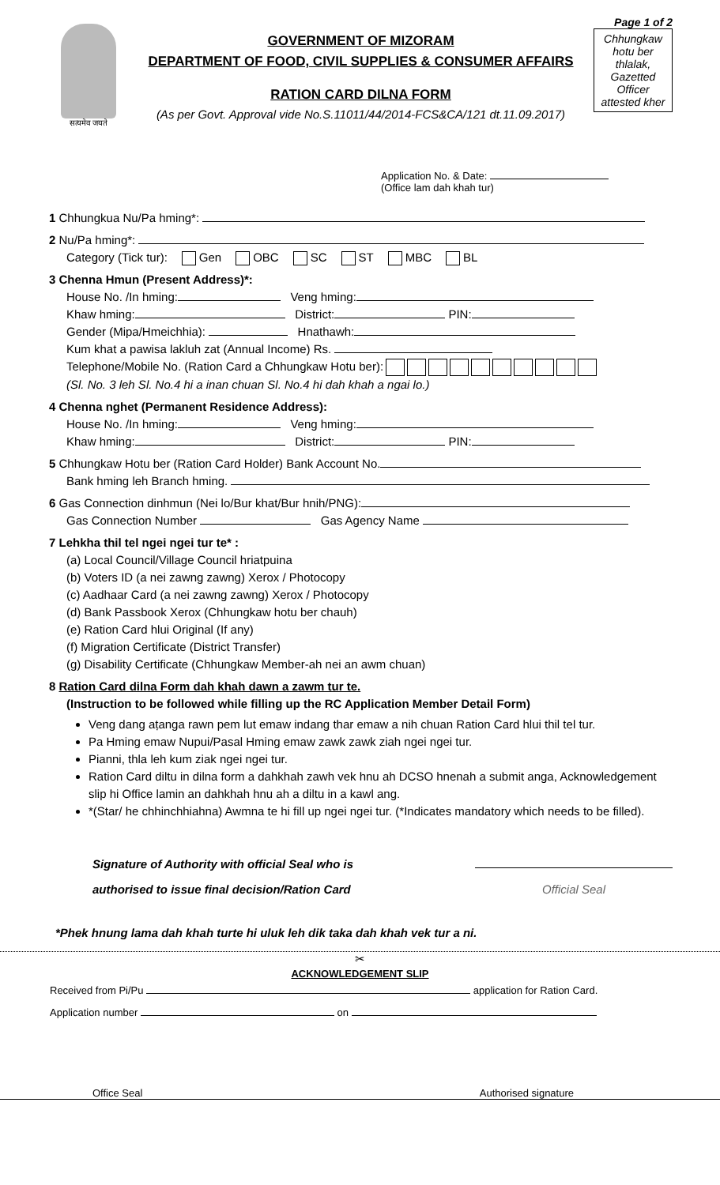सत्यमेव जयते
GOVERNMENT OF MIZORAM
DEPARTMENT OF FOOD, CIVIL SUPPLIES & CONSUMER AFFAIRS
RATION CARD DILNA FORM
(As per Govt. Approval vide No.S.11011/44/2014-FCS&CA/121 dt.11.09.2017)
Page 1 of 2
Chhungkaw hotu ber thlalak, Gazetted Officer attested kher
Application No. & Date:
(Office lam dah khah tur)
1 Chhungkua Nu/Pa hming*:
2 Nu/Pa hming*:
Category (Tick tur): Gen OBC SC ST MBC BL
3 Chenna Hmun (Present Address)*:
House No. /In hming: Veng hming:
Khaw hming: District: PIN:
Gender (Mipa/Hmeichhia): Hnathawh:
Kum khat a pawisa lakluh zat (Annual Income) Rs.
Telephone/Mobile No. (Ration Card a Chhungkaw Hotu ber):
(Sl. No. 3 leh Sl. No.4 hi a inan chuan Sl. No.4 hi dah khah a ngai lo.)
4 Chenna nghet (Permanent Residence Address):
House No. /In hming: Veng hming:
Khaw hming: District: PIN:
5 Chhungkaw Hotu ber (Ration Card Holder) Bank Account No.
Bank hming leh Branch hming.
6 Gas Connection dinhmun (Nei lo/Bur khat/Bur hnih/PNG):
Gas Connection Number Gas Agency Name
7 Lehkha thil tel ngei ngei tur te* :
(a) Local Council/Village Council hriatpuina
(b) Voters ID (a nei zawng zawng) Xerox / Photocopy
(c) Aadhaar Card (a nei zawng zawng) Xerox / Photocopy
(d) Bank Passbook Xerox (Chhungkaw hotu ber chauh)
(e) Ration Card hlui Original (If any)
(f) Migration Certificate (District Transfer)
(g) Disability Certificate (Chhungkaw Member-ah nei an awm chuan)
8 Ration Card dilna Form dah khah dawn a zawm tur te.
(Instruction to be followed while filling up the RC Application Member Detail Form)
Veng dang aṭanga rawn pem lut emaw indang thar emaw a nih chuan Ration Card hlui thil tel tur.
Pa Hming emaw Nupui/Pasal Hming emaw zawk zawk ziah ngei ngei tur.
Pianni, thla leh kum ziak ngei ngei tur.
Ration Card diltu in dilna form a dahkhah zawh vek hnu ah DCSO hnenah a submit anga, Acknowledgement slip hi Office lamin an dahkhah hnu ah a diltu in a kawl ang.
*(Star/ he chhinchhiahna) Awmna te hi fill up ngei ngei tur. (*Indicates mandatory which needs to be filled).
Signature of Authority with official Seal who is
authorised to issue final decision/Ration Card
Official Seal
*Phek hnung lama dah khah turte hi uluk leh dik taka dah khah vek tur a ni.
✂
ACKNOWLEDGEMENT SLIP
Received from Pi/Pu application for Ration Card.
Application number on
Office Seal Authorised signature